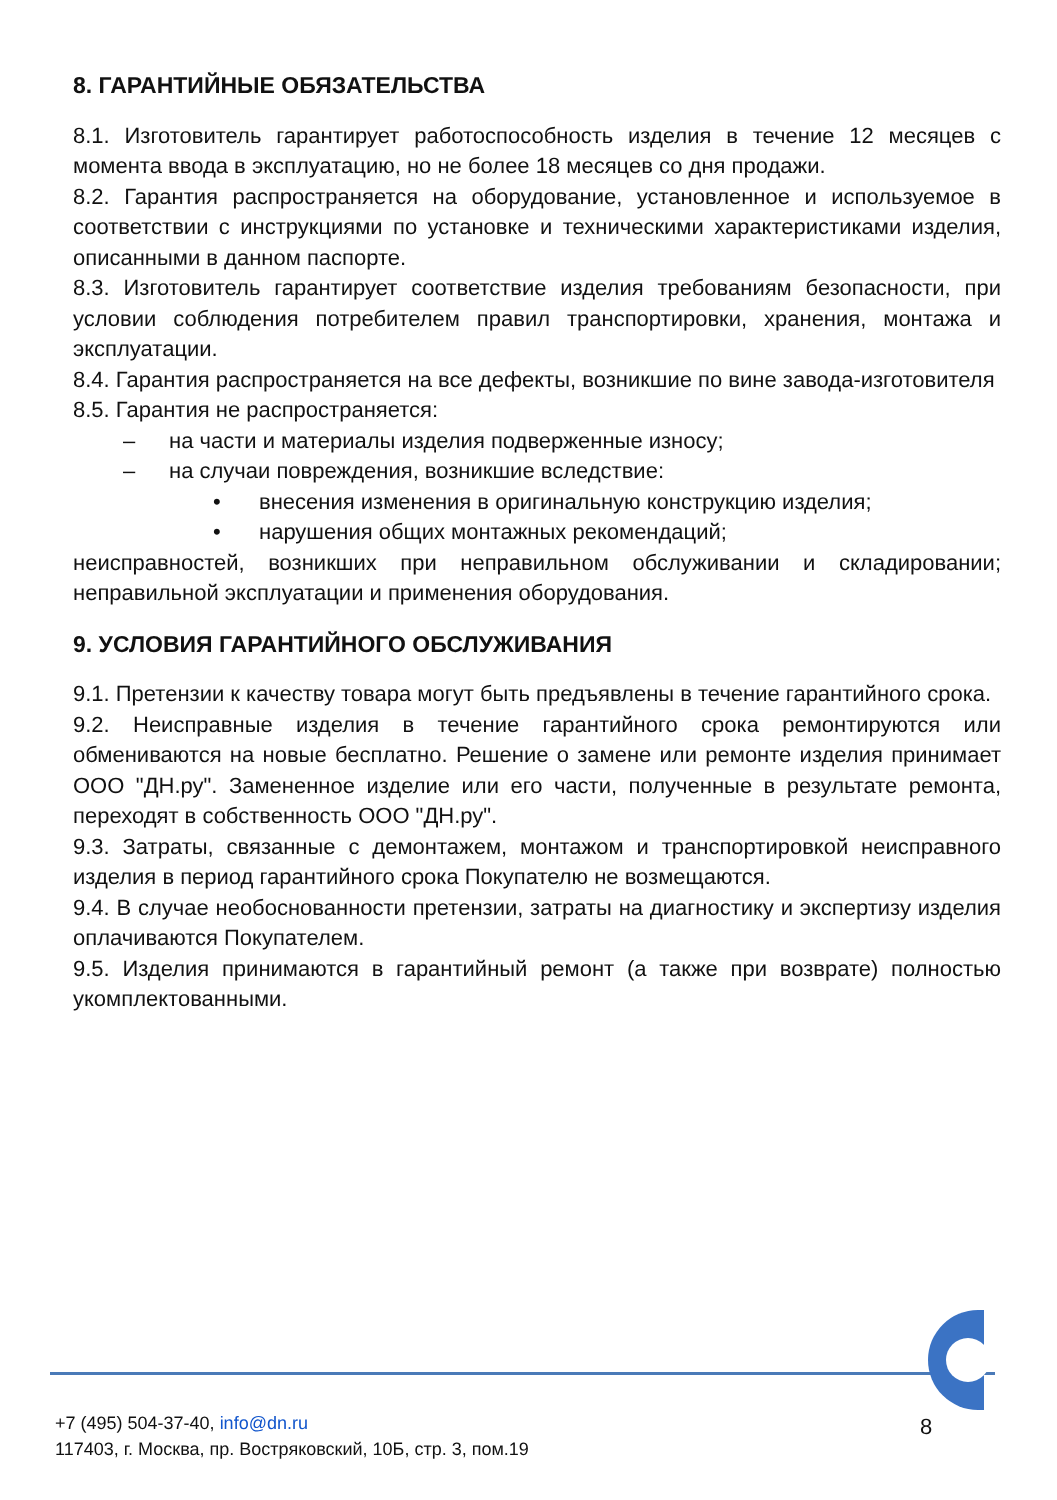8. ГАРАНТИЙНЫЕ ОБЯЗАТЕЛЬСТВА
8.1. Изготовитель гарантирует работоспособность изделия в течение 12 месяцев с момента ввода в эксплуатацию, но не более 18 месяцев со дня продажи.
8.2. Гарантия распространяется на оборудование, установленное и используемое в соответствии с инструкциями по установке и техническими характеристиками изделия, описанными в данном паспорте.
8.3. Изготовитель гарантирует соответствие изделия требованиям безопасности, при условии соблюдения потребителем правил транспортировки, хранения, монтажа и эксплуатации.
8.4. Гарантия распространяется на все дефекты, возникшие по вине завода-изготовителя
8.5. Гарантия не распространяется:
– на части и материалы изделия подверженные износу;
– на случаи повреждения, возникшие вследствие:
• внесения изменения в оригинальную конструкцию изделия;
• нарушения общих монтажных рекомендаций;
неисправностей, возникших при неправильном обслуживании и складировании; неправильной эксплуатации и применения оборудования.
9. УСЛОВИЯ ГАРАНТИЙНОГО ОБСЛУЖИВАНИЯ
9.1. Претензии к качеству товара могут быть предъявлены в течение гарантийного срока.
9.2. Неисправные изделия в течение гарантийного срока ремонтируются или обмениваются на новые бесплатно. Решение о замене или ремонте изделия принимает ООО "ДН.ру". Замененное изделие или его части, полученные в результате ремонта, переходят в собственность ООО "ДН.ру".
9.3. Затраты, связанные с демонтажем, монтажом и транспортировкой неисправного изделия в период гарантийного срока Покупателю не возмещаются.
9.4. В случае необоснованности претензии, затраты на диагностику и экспертизу изделия оплачиваются Покупателем.
9.5. Изделия принимаются в гарантийный ремонт (а также при возврате) полностью укомплектованными.
+7 (495) 504-37-40, info@dn.ru
117403, г. Москва, пр. Востряковский, 10Б, стр. 3, пом.19
8